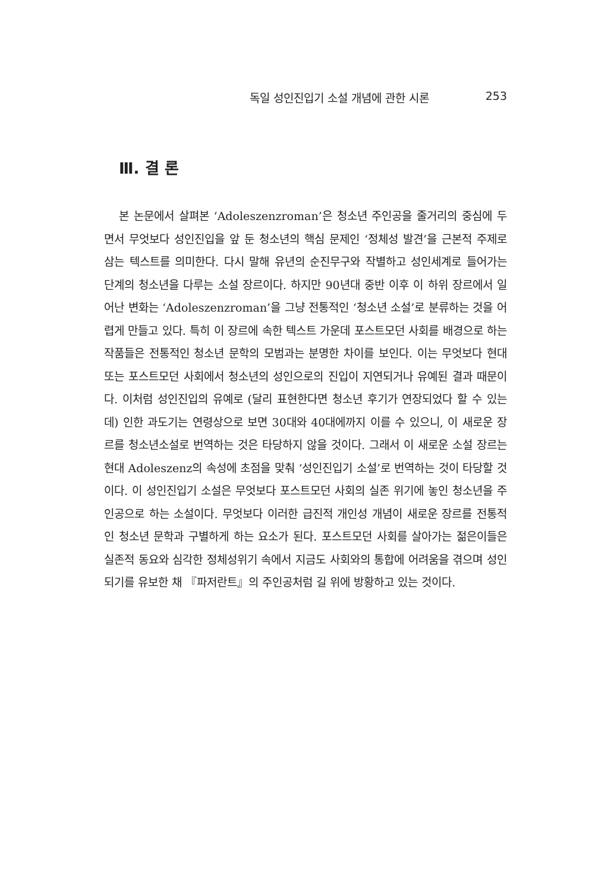독일 성인진입기 소설 개념에 관한 시론 253
Ⅲ. 결 론
본 논문에서 살펴본 ‘Adoleszenzroman’은 청소년 주인공을 줄거리의 중심에 두면서 무엇보다 성인진입을 앞 둔 청소년의 핵심 문제인 ‘정체성 발견’을 근본적 주제로 삼는 텍스트를 의미한다. 다시 말해 유년의 순진무구와 작별하고 성인세계로 들어가는 단계의 청소년을 다루는 소설 장르이다. 하지만 90년대 중반 이후 이 하위 장르에서 일어난 변화는 ‘Adoleszenzroman’을 그냥 전통적인 ‘청소년 소설’로 분류하는 것을 어렵게 만들고 있다. 특히 이 장르에 속한 텍스트 가운데 포스트모던 사회를 배경으로 하는 작품들은 전통적인 청소년 문학의 모범과는 분명한 차이를 보인다. 이는 무엇보다 현대 또는 포스트모던 사회에서 청소년의 성인으로의 진입이 지연되거나 유예된 결과 때문이다. 이처럼 성인진입의 유예로 (달리 표현한다면 청소년 후기가 연장되었다 할 수 있는데) 인한 과도기는 연령상으로 보면 30대와 40대에까지 이를 수 있으니, 이 새로운 장르를 청소년소설로 번역하는 것은 타당하지 않을 것이다. 그래서 이 새로운 소설 장르는 현대 Adoleszenz의 속성에 초점을 맞춰 ‘성인진입기 소설’로 번역하는 것이 타당할 것이다. 이 성인진입기 소설은 무엇보다 포스트모던 사회의 실존 위기에 놓인 청소년을 주인공으로 하는 소설이다. 무엇보다 이러한 급진적 개인성 개념이 새로운 장르를 전통적인 청소년 문학과 구별하게 하는 요소가 된다. 포스트모던 사회를 살아가는 젊은이들은 실존적 동요와 심각한 정체성위기 속에서 지금도 사회와의 통합에 어려움을 겪으며 성인되기를 유보한 채 『파저란트』의 주인공처럼 길 위에 방황하고 있는 것이다.